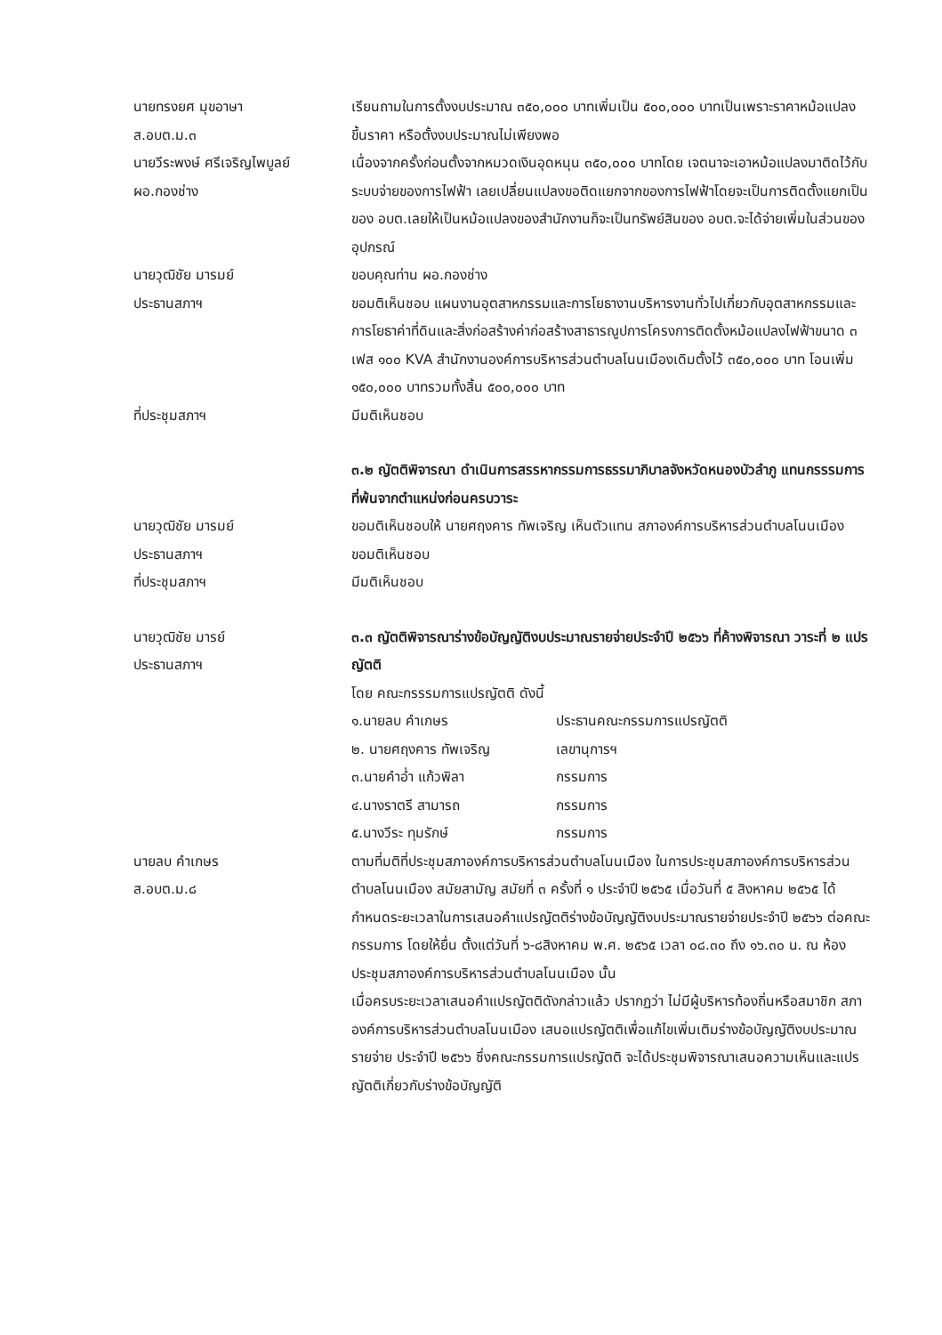นายทรงยศ มุขอาษา
ส.อบต.ม.๓
เรียนถามในการตั้งงบประมาณ ๓๕๐,๐๐๐ บาทเพิ่มเป็น ๕๐๐,๐๐๐ บาทเป็นเพราะราคาหม้อแปลงขึ้นราคา หรือตั้งงบประมาณไม่เพียงพอ
นายวีระพงษ์ ศรีเจริญไพบูลย์
ผอ.กองช่าง
เนื่องจากครั้งก่อนตั้งจากหมวดเงินอุดหนุน ๓๕๐,๐๐๐ บาทโดย เจตนาจะเอาหม้อแปลงมาติดไว้กับระบบจ่ายของการไฟฟ้า เลยเปลี่ยนแปลงขอติดแยกจากของการไฟฟ้าโดยจะเป็นการติดตั้งแยกเป็น ของ อบต.เลยให้เป็นหม้อแปลงของสำนักงานก็จะเป็นทรัพย์สินของ อบต.จะได้จ่ายเพิ่มในส่วนของอุปกรณ์
นายวุฒิชัย มารมย์
ประธานสภาฯ
ขอบคุณท่าน ผอ.กองช่าง
ขอมติเห็นชอบ แผนงานอุตสาหกรรมและการโยธางานบริหารงานทั่วไปเกี่ยวกับอุตสาหกรรมและการโยธาค่าที่ดินและสิ่งก่อสร้างค่าก่อสร้างสาธารณูปการโครงการติดตั้งหม้อแปลงไฟฟ้าขนาด ๓ เฟส ๑๐๐ KVA สำนักงานองค์การบริหารส่วนตำบลโนนเมืองเดิมตั้งไว้ ๓๕๐,๐๐๐ บาท โอนเพิ่ม ๑๕๐,๐๐๐ บาทรวมทั้งสิ้น ๕๐๐,๐๐๐ บาท
ที่ประชุมสภาฯ มีมติเห็นชอบ
๓.๒ ญัตติพิจารณา ดำเนินการสรรหากรรมการธรรมาภิบาลจังหวัดหนองบัวลำภู แทนกรรรมการที่พ้นจากตำแหน่งก่อนครบวาระ
นายวุฒิชัย มารมย์
ประธานสภาฯ
ที่ประชุมสภาฯ
ขอมติเห็นชอบให้ นายศฤงคาร ทัพเจริญ เห็นตัวแทน สภาองค์การบริหารส่วนตำบลโนนเมือง ขอมติเห็นชอบ
มีมติเห็นชอบ
นายวุฒิชัย มารย์
ประธานสภาฯ
๓.๓ ญัตติพิจารณาร่างข้อบัญญัติงบประมาณรายจ่ายประจำปี ๒๕๖๖ ที่ค้างพิจารณา วาระที่ ๒ แปรญัตติ
โดย คณะกรรรมการแปรญัตติ ดังนี้
๑.นายลบ คำเกษร ประธานคณะกรรมการแปรญัตติ
๒. นายศฤงคาร ทัพเจริญ เลขานุการฯ
๓.นายคำอ่ำ แก้วพิลา กรรมการ
๔.นางราตรี สามารถ กรรมการ
๕.นางวีระ ทุมรักษ์ กรรมการ
นายลบ คำเกษร
ส.อบต.ม.๘
ตามที่มติที่ประชุมสภาองค์การบริหารส่วนตำบลโนนเมือง ในการประชุมสภาองค์การบริหารส่วน ตำบลโนนเมือง สมัยสามัญ สมัยที่ ๓ ครั้งที่ ๑ ประจำปี ๒๕๖๕ เมื่อวันที่ ๕ สิงหาคม ๒๕๖๕ ได้กำหนดระยะเวลาในการเสนอคำแปรญัตติร่างข้อบัญญัติงบประมาณรายจ่ายประจำปี ๒๕๖๖ ต่อคณะกรรมการ โดยให้ยื่น ตั้งแต่วันที่ ๖-๘สิงหาคม พ.ศ. ๒๕๖๕ เวลา ๐๘.๓๐ ถึง ๑๖.๓๐ น. ณ ห้องประชุมสภาองค์การบริหารส่วนตำบลโนนเมือง นั้น
เมื่อครบระยะเวลาเสนอคำแปรญัตติดังกล่าวแล้ว ปรากฏว่า ไม่มีผู้บริหารท้องถิ่นหรือสมาชิก สภาองค์การบริหารส่วนตำบลโนนเมือง เสนอแปรญัตติเพื่อแก้ไขเพิ่มเติมร่างข้อบัญญัติงบประมาณรายจ่าย ประจำปี ๒๕๖๖ ซึ่งคณะกรรมการแปรญัตติ จะได้ประชุมพิจารณาเสนอความเห็นและแปรญัตติเกี่ยวกับร่างข้อบัญญัติ